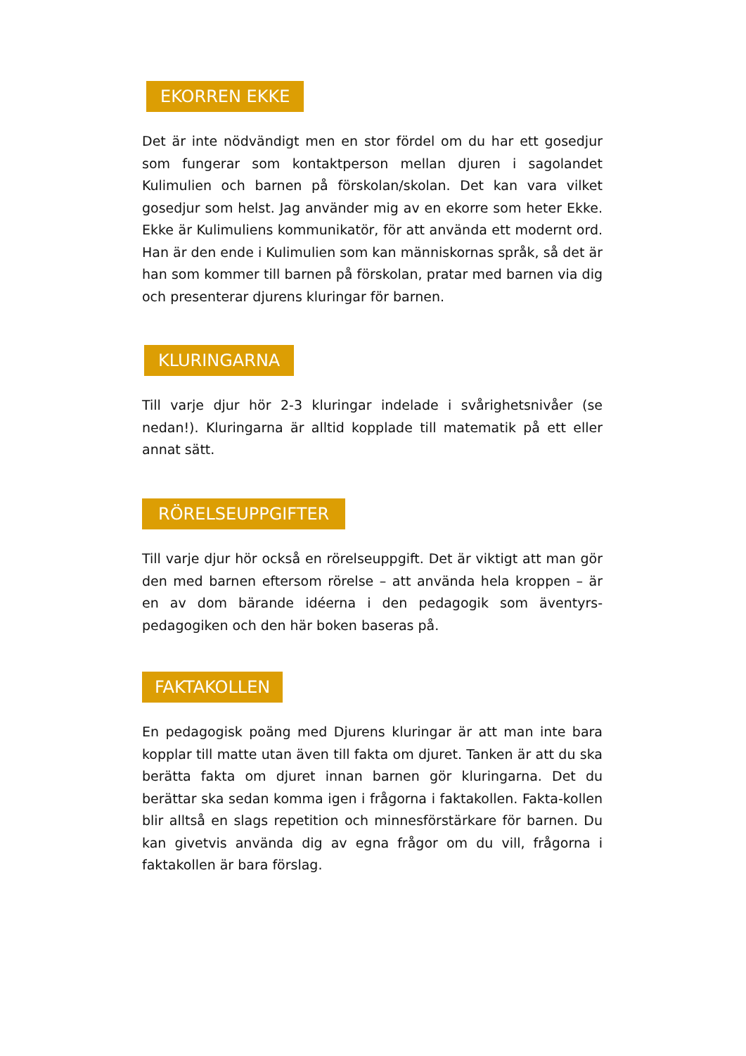EKORREN EKKE
Det är inte nödvändigt men en stor fördel om du har ett gosedjur som fungerar som kontaktperson mellan djuren i sagolandet Kulimulien och barnen på förskolan/skolan. Det kan vara vilket gosedjur som helst. Jag använder mig av en ekorre som heter Ekke. Ekke är Kulimuliens kommunikatör, för att använda ett modernt ord. Han är den ende i Kulimulien som kan människornas språk, så det är han som kommer till barnen på förskolan, pratar med barnen via dig och presenterar djurens kluringar för barnen.
KLURINGARNA
Till varje djur hör 2-3 kluringar indelade i svårighetsnivåer (se nedan!). Kluringarna är alltid kopplade till matematik på ett eller annat sätt.
RÖRELSEUPPGIFTER
Till varje djur hör också en rörelseuppgift. Det är viktigt att man gör den med barnen eftersom rörelse – att använda hela kroppen – är en av dom bärande idéerna i den pedagogik som äventyrs-pedagogiken och den här boken baseras på.
FAKTAKOLLEN
En pedagogisk poäng med Djurens kluringar är att man inte bara kopplar till matte utan även till fakta om djuret. Tanken är att du ska berätta fakta om djuret innan barnen gör kluringarna. Det du berättar ska sedan komma igen i frågorna i faktakollen. Fakta-kollen blir alltså en slags repetition och minnesförstärkare för barnen. Du kan givetvis använda dig av egna frågor om du vill, frågorna i faktakollen är bara förslag.